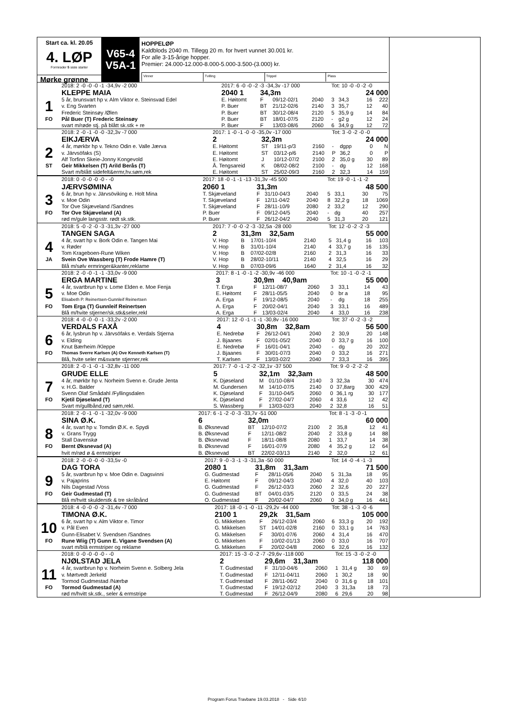Start ca. kl. 20.05
4. LØP
Formrader 5 siste starter
Mørke grønne
V65-4
V5A-1
HOPPELØP
Kaldblods 2040 m. Tillegg 20 m. for hvert vunnet 30.001 kr.
For alle 3-15-årige hopper.
Premier: 24.000-12.000-8.000-5.000-3.500-(3.000) kr.
Vinner Tvilling Trippel Plass
| | 2018: 2 -0 -0 -0 -1 -34,9v -2 000 | 2017: 6 -0 -0 -2 -3 -34,3v -17 000 | | | | Tot: 10 -0 -0 -2 -0 | | | |
| | KLEPPE MAIA | 2040 1 | 34,3m | | | 24 000 | | | |
| 1 | 5 år, brunsvart hp v. Alm Viktor e. Steinsvad Edel | E. Høitomt | F | 09/12-02/1 | 2040 | 3 | 34,3 | 16 | 222 |
| | v. Eng Svarten | P. Buer | BT | 21/12-02/6 | 2140 | 3 | 35,7 | 12 | 40 |
| | Frederic Steinsøy /Ølen | P. Buer | BT | 30/12-08/4 | 2120 | 5 | 35,9 g | 14 | 84 |
| FO | Pål Buer (T) Frederic Steinsøy | P. Buer | BT | 18/01-07/5 | 2120 | - | g2 g | 12 | 24 |
| | svart m/røde stj. på blått sk.stk + re | P. Buer | F | 13/03-08/6 | 2060 | 6 | 34,9 g | 12 | 72 |
| | 2018: 2 -0 -1 -0 -0 -32,3v -7 000 | 2017: 1 -0 -1 -0 -0 -35,0v -17 000 | | | | Tot: 3 -0 -2 -0 -0 | | | |
| | EIKJÆRVA | 2 | 32,3m | | | 24 000 | | | |
| 2 | 4 år, mørkbr hp v. Tekno Odin e. Valle Jærva | E. Høitomt | ST | 19/11-p/3 | 2160 | - | dgpp | 0 | N |
| | v. Järvsöfaks (S) | E. Høitomt | ST | 03/12-p/6 | 2140 | P | 36,2 | 0 | P |
| | Alf Torfinn Skeie-Jonny Kongevold | E. Høitomt | J | 10/12-07/2 | 2100 | 2 | 35,0 g | 30 | 89 |
| ST | Geir Mikkelsen (T) Arild Berås (T) | Å. Tengsareid | K | 08/02-08/2 | 2100 | - | dg | 12 | 168 |
| | Svart m/blått sidefelt&ermr,hv.søm,rek | E. Høitomt | ST | 25/02-09/3 | 2160 | 2 | 32,3 | 14 | 159 |
| | 2018: 0 -0 -0 -0 -0 - -0 | 2017: 18 -0 -1 -1 -13 -31,3v -45 500 | | | | Tot: 19 -0 -1 -1 -2 | | | |
| | JÆRVSØMINA | 2060 1 | 31,3m | | | 48 500 | | | |
| 3 | 6 år, brun hp v. Järvsöviking e. Holt Mina | T. Skjæveland | F | 31/10-04/3 | 2040 | 5 | 33,1 | 30 | 75 |
| | v. Moe Odin | T. Skjæveland | F | 12/11-04/2 | 2040 | 8 | 32,2 g | 18 | 1069 |
| | Tor Ove Skjæveland /Sandnes | T. Skjæveland | F | 28/11-10/9 | 2080 | 2 | 33,2 | 12 | 290 |
| FO | Tor Ove Skjæveland (A) | P. Buer | F | 09/12-04/5 | 2040 | - | dg | 40 | 257 |
| | rød m/gule langsstr. rødt sk.stk. | P. Buer | F | 26/12-04/2 | 2040 | 5 | 31,3 | 20 | 121 |
| | 2018: 5 -0 -2 -0 -3 -31,3v -27 000 | 2017: 7 -0 -0 -2 -3 -32,5a -28 000 | | | | Tot: 12 -0 -2 -2 -3 | | | |
| | TANGEN SAGA | 2 | 31,3m 32,5am | | | 55 000 | | | |
| 4 | 4 år, svart hp v. Bork Odin e. Tangen Mai | V. Hop | B | 17/01-10/4 | 2140 | 5 | 31,4 g | 16 | 103 |
| | v. Røder | V. Hop | B | 31/01-10/4 | 2140 | 4 | 33,7 g | 16 | 135 |
| | Tom Krageboen-Rune Wiken | V. Hop | B | 07/02-02/8 | 2160 | 2 | 31,3 | 16 | 33 |
| JA | Svein Ove Wassberg (T) Frode Hamre (T) | V. Hop | B | 28/02-10/11 | 2140 | 4 | 32,5 | 16 | 29 |
| | Blå m/sølv ermringer&kanter,reklame | V. Hop | B | 07/03-09/6 | 1640 | 2 | 31,4 | 16 | 32 |
| | 2018: 2 -0 -0 -1 -1 -33,0v -9 000 | 2017: 8 -1 -0 -1 -2 -30,9v -46 000 | | | | Tot: 10 -1 -0 -2 -1 | | | |
| | ERGA MARTINE | 3 | 30,9m 40,9am | | | 55 000 | | | |
| 5 | 4 år, svartbrun hp v. Lome Elden e. Moe Fenja | T. Erga | F | 12/11-08/7 | 2060 | 3 | 33,1 | 14 | 43 |
| | v. Moe Odin | E. Høitomt | F | 28/11-05/5 | 2040 | 0 | br a | 18 | 95 |
| | Elisabeth P. Reinertsen-Gunnleif Reinertsen | A. Erga | F | 19/12-08/5 | 2040 | - | dg | 18 | 255 |
| FO | Tom Erga (T) Gunnleif Reinertsen | A. Erga | F | 20/02-04/1 | 2040 | 3 | 33,1 | 16 | 489 |
| | Blå m/hvite stjerner/sk.stk&seler,rekl | A. Erga | F | 13/03-02/4 | 2040 | 4 | 33,0 | 16 | 238 |
| | 2018: 4 -0 -0 -0 -1 -33,2v -2 000 | 2017: 12 -0 -1 -1 -1 -30,8v -16 000 | | | | Tot: 37 -0 -2 -3 -2 | | | |
| | VERDALS FAXÅ | 4 | 30,8m 32,8am | | | 56 500 | | | |
| 6 | 6 år, lysbrun hp v. Järvsöfaks e. Verdals Stjerna | E. Nedrebø | F | 26/12-04/1 | 2040 | 2 | 30,9 | 20 | 148 |
| | v. Elding | J. Bjaanes | F | 02/01-05/2 | 2040 | 0 | 33,7 g | 16 | 100 |
| | Knut Bærheim /Kleppe | E. Nedrebø | F | 16/01-04/1 | 2040 | - | dg | 20 | 202 |
| FO | Thomas Sverre Karlsen (A) Ove Kenneth Karlsen (T) | J. Bjaanes | F | 30/01-07/3 | 2040 | 0 | 33,2 | 16 | 271 |
| | Blå, hvite seler m&svarte stjerner,rek | T. Karlsen | F | 13/03-02/2 | 2040 | 7 | 33,3 | 16 | 395 |
| | 2018: 2 -0 -1 -0 -1 -32,8v -11 000 | 2017: 7 -0 -1 -2 -2 -32,1v -37 500 | | | | Tot: 9 -0 -2 -2 -2 | | | |
| | GRUDE ELLE | 5 | 32,1m 32,3am | | | 48 500 | | | |
| 7 | 4 år, mørkbr hp v. Norheim Svenn e. Grude Jenta | K. Djøseland | M | 01/10-08/4 | 2140 | 3 | 32,3a | 30 | 474 |
| | v. H.G. Balder | M. Gundersen | M | 14/10-07/5 | 2140 | 0 | 37,8arg | 300 | 429 |
| | Svenn Olaf Smådahl /Fyllingsdalen | K. Djøseland | F | 31/10-04/5 | 2060 | 0 | 36,1 rg | 30 | 177 |
| FO | Kjetil Djøseland (T) | K. Djøseland | F | 27/02-04/7 | 2060 | 4 | 33,6 | 12 | 42 |
| | Svart m/gullbånd,rød søm,rekl. | S. Wassberg | F | 13/03-02/3 | 2040 | 2 | 32,8 | 16 | 51 |
| | 2018: 2 -0 -1 -0 -1 -32,0v -9 000 | 2017: 6 -1 -2 -0 -3 -33,7v -51 000 | | | | Tot: 8 -1 -3 -0 -1 | | | |
| | SINA Ø.K. | 6 | 32,0m | | | 60 000 | | | |
| 8 | 4 år, svart hp v. Tomdin Ø.K. e. Spydi | B. Øksnevad | BT | 12/10-07/2 | 2100 | 2 | 35,8 | 12 | 41 |
| | v. Grans Trygg | B. Øksnevad | F | 12/11-08/2 | 2040 | 2 | 33,8 g | 14 | 88 |
| | Stall Davenskø | B. Øksnevad | F | 18/11-08/8 | 2080 | 1 | 33,7 | 14 | 38 |
| FO | Bernt Øksnevad (A) | B. Øksnevad | F | 16/01-07/9 | 2080 | 4 | 35,2 g | 12 | 64 |
| | hvit m/rød ø & ermstriper | B. Øksnevad | BT | 22/02-03/13 | 2140 | 2 | 32,0 | 12 | 61 |
| | 2018: 2 -0 -0 -0 -0 -33,5v -0 | 2017: 9 -0 -3 -1 -3 -31,3a -50 000 | | | | Tot: 14 -0 -4 -1 -3 | | | |
| | DAG TORA | 2080 1 | 31,8m 31,3am | | | 71 500 | | | |
| 9 | 5 år, svartbrun hp v. Moe Odin e. Dagsvinni | G. Gudmestad | F | 28/11-05/6 | 2040 | 5 | 31,3a | 18 | 95 |
| | v. Pajaprins | E. Høitomt | F | 09/12-04/3 | 2040 | 4 | 32,0 | 40 | 103 |
| | Nils Dagestad /Voss | G. Gudmestad | F | 26/12-03/3 | 2060 | 2 | 32,6 | 20 | 227 |
| FO | Geir Gudmestad (T) | G. Gudmestad | BT | 04/01-03/5 | 2120 | 0 | 33,5 | 24 | 38 |
| | Blå m/hvitt skulderstk & tre skråbånd | O. Gudmestad | F | 20/02-04/7 | 2060 | 0 | 34,0 g | 16 | 441 |
| | 2018: 4 -0 -0 -0 -2 -31,4v -7 000 | 2017: 18 -0 -1 -0 -11 -29,2v -44 000 | | | | Tot: 38 -1 -3 -0 -6 | | | |
| | TIMONA Ø.K. | 2100 1 | 29,2k 31,5am | | | 105 000 | | | |
| 10 | 6 år, svart hp v. Alm Viktor e. Timor | G. Mikkelsen | F | 26/12-03/4 | 2060 | 6 | 33,3 g | 20 | 192 |
| | v. Pål Even | G. Mikkelsen | ST | 14/01-02/8 | 2160 | 0 | 33,1 g | 14 | 763 |
| | Gunn-Elisabet V. Svendsen /Sandnes | G. Mikkelsen | F | 30/01-07/6 | 2060 | 4 | 31,4 | 16 | 470 |
| FO | Rune Wiig (T) Gunn E. Vigane Svendsen (A) | G. Mikkelsen | F | 10/02-01/13 | 2060 | 0 | 33,0 | 16 | 707 |
| | svart m/blå ermstriper og reklame | G. Mikkelsen | F | 20/02-04/8 | 2060 | 6 | 32,6 | 16 | 132 |
| | 2018: 0 -0 -0 -0 -0 - -0 | 2017: 15 -3 -0 -2 -7 -29,6v -118 000 | | | | Tot: 15 -3 -0 -2 -0 | | | |
| | NJØLSTAD JELA | 2 | 29,6m 31,3am | | | 118 000 | | | |
| 11 | 4 år, svartbrun hp v. Norheim Svenn e. Solberg Jela | T. Gudmestad | F | 31/10-04/6 | 2060 | 1 | 31,4 g | 30 | 69 |
| | v. Mørtvedt Jerkeld | T. Gudmestad | F | 12/11-04/11 | 2060 | 1 | 30,2 | 18 | 90 |
| | Tormod Gudmestad /Nærbø | T. Gudmestad | F | 28/11-06/2 | 2040 | 0 | 31,6 g | 18 | 101 |
| FO | Tormod Gudmestad (A) | T. Gudmestad | F | 19/12-02/12 | 2040 | 3 | 31,3a | 18 | 73 |
| | rød m/hvitt sk.stk., seler & ermstripe | T. Gudmestad | F | 26/12-04/9 | 2080 | 6 | 29,6 | 20 | 98 |
Program Forus Travbane 19.03.2018 - Side 4/10